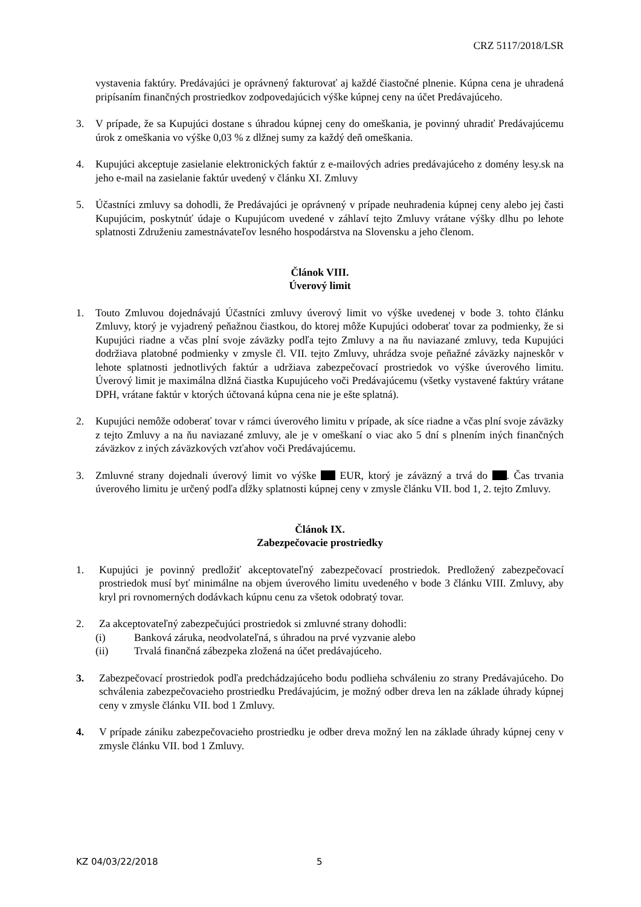CRZ 5117/2018/LSR
vystavenia faktúry. Predávajúci je oprávnený fakturovať aj každé čiastočné plnenie. Kúpna cena je uhradená pripísaním finančných prostriedkov zodpovedajúcich výške kúpnej ceny na účet Predávajúceho.
3. V prípade, že sa Kupujúci dostane s úhradou kúpnej ceny do omeškania, je povinný uhradiť Predávajúcemu úrok z omeškania vo výške 0,03 % z dlžnej sumy za každý deň omeškania.
4. Kupujúci akceptuje zasielanie elektronických faktúr z e-mailových adries predávajúceho z domény lesy.sk na jeho e-mail na zasielanie faktúr uvedený v článku XI. Zmluvy
5. Účastníci zmluvy sa dohodli, že Predávajúci je oprávnený v prípade neuhradenia kúpnej ceny alebo jej časti Kupujúcim, poskytnúť údaje o Kupujúcom uvedené v záhlaví tejto Zmluvy vrátane výšky dlhu po lehote splatnosti Združeniu zamestnávateľov lesného hospodárstva na Slovensku a jeho členom.
Článok VIII.
Úverový limit
1. Touto Zmluvou dojednávajú Účastníci zmluvy úverový limit vo výške uvedenej v bode 3. tohto článku Zmluvy, ktorý je vyjadrený peňažnou čiastkou, do ktorej môže Kupujúci odoberať tovar za podmienky, že si Kupujúci riadne a včas plní svoje záväzky podľa tejto Zmluvy a na ňu naviazané zmluvy, teda Kupujúci dodržiava platobné podmienky v zmysle čl. VII. tejto Zmluvy, uhrádza svoje peňažné záväzky najneskôr v lehote splatnosti jednotlivých faktúr a udržiava zabezpečovací prostriedok vo výške úverového limitu. Úverový limit je maximálna dlžná čiastka Kupujúceho voči Predávajúcemu (všetky vystavené faktúry vrátane DPH, vrátane faktúr v ktorých účtovaná kúpna cena nie je ešte splatná).
2. Kupujúci nemôže odoberať tovar v rámci úverového limitu v prípade, ak síce riadne a včas plní svoje záväzky z tejto Zmluvy a na ňu naviazané zmluvy, ale je v omeškaní o viac ako 5 dní s plnením iných finančných záväzkov z iných záväzkových vzťahov voči Predávajúcemu.
3. Zmluvné strany dojednali úverový limit vo výške EUR, ktorý je záväzný a trvá do . Čas trvania úverového limitu je určený podľa dĺžky splatnosti kúpnej ceny v zmysle článku VII. bod 1, 2. tejto Zmluvy.
Článok IX.
Zabezpečovacie prostriedky
1. Kupujúci je povinný predložiť akceptovateľný zabezpečovací prostriedok. Predložený zabezpečovací prostriedok musí byť minimálne na objem úverového limitu uvedeného v bode 3 článku VIII. Zmluvy, aby kryl pri rovnomerných dodávkach kúpnu cenu za všetok odobratý tovar.
2. Za akceptovateľný zabezpečujúci prostriedok si zmluvné strany dohodli:
(i) Banková záruka, neodvolateľná, s úhradou na prvé vyzvanie alebo
(ii) Trvalá finančná zábezpeka zložená na účet predávajúceho.
3. Zabezpečovací prostriedok podľa predchádzajúceho bodu podlieha schváleniu zo strany Predávajúceho. Do schválenia zabezpečovacieho prostriedku Predávajúcim, je možný odber dreva len na základe úhrady kúpnej ceny v zmysle článku VII. bod 1 Zmluvy.
4. V prípade zániku zabezpečovacieho prostriedku je odber dreva možný len na základe úhrady kúpnej ceny v zmysle článku VII. bod 1 Zmluvy.
KZ 04/03/22/2018 5